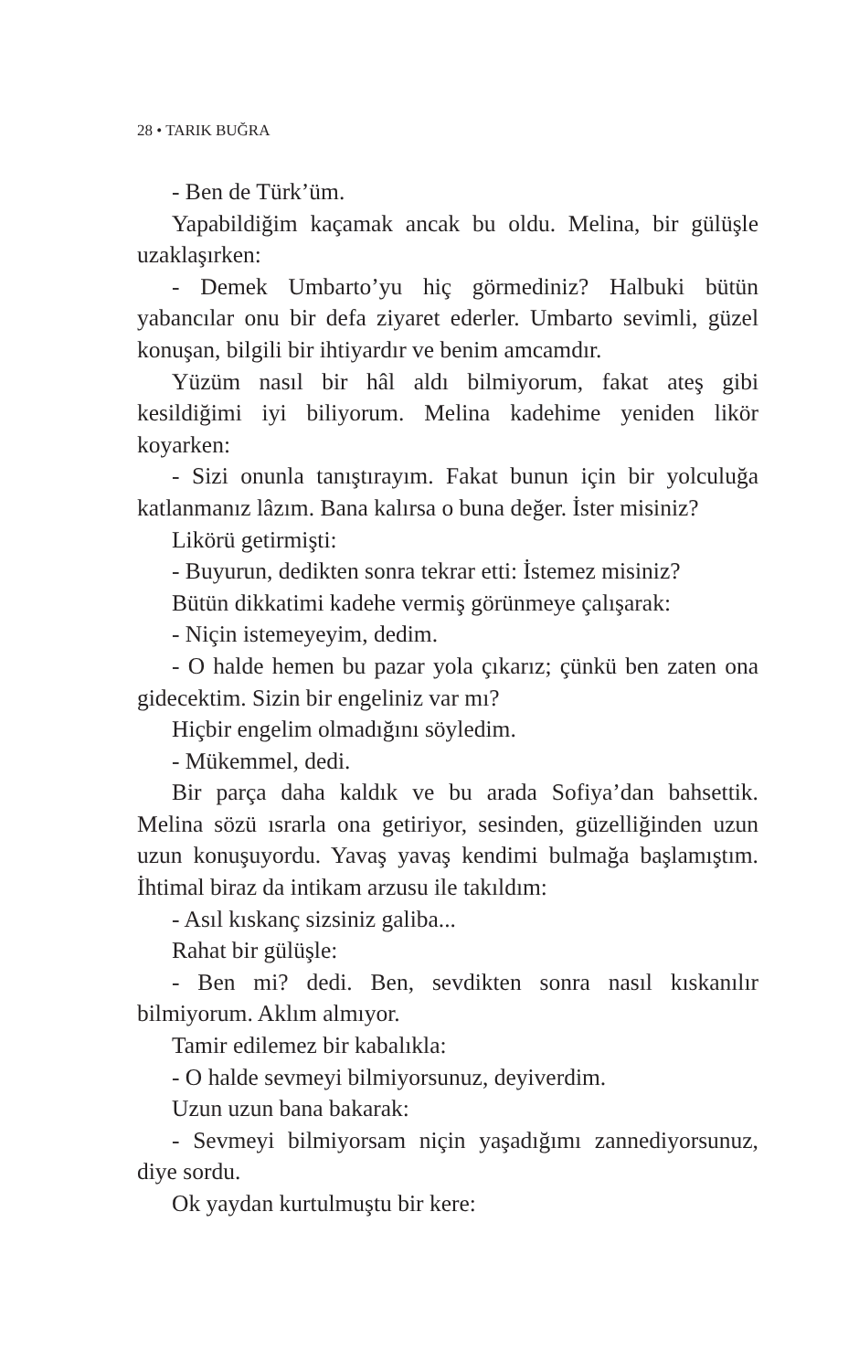28 • TARIK BUĞRA
- Ben de Türk’üm.
Yapabildiğim kaçamak ancak bu oldu. Melina, bir gülüşle uzaklaşırken:
- Demek Umbarto’yu hiç görmediniz? Halbuki bütün yabancılar onu bir defa ziyaret ederler. Umbarto sevimli, güzel konuşan, bilgili bir ihtiyardır ve benim amcamdır.
Yüzüm nasıl bir hâl aldı bilmiyorum, fakat ateş gibi kesildiğimi iyi biliyorum. Melina kadehime yeniden likör koyarken:
- Sizi onunla tanıştırayım. Fakat bunun için bir yolculuğa katlanmanız lâzım. Bana kalırsa o buna değer. İster misiniz?
Likörü getirmişti:
- Buyurun, dedikten sonra tekrar etti: İstemez misiniz?
Bütün dikkatimi kadehe vermiş görünmeye çalışarak:
- Niçin istemeyeyim, dedim.
- O halde hemen bu pazar yola çıkarız; çünkü ben zaten ona gidecektim. Sizin bir engeliniz var mı?
Hiçbir engelim olmadığını söyledim.
- Mükemmel, dedi.
Bir parça daha kaldık ve bu arada Sofiya’dan bahsettik. Melina sözü ısrarla ona getiriyor, sesinden, güzelliğinden uzun uzun konuşuyordu. Yavaş yavaş kendimi bulmağa başlamıştım. İhtimal biraz da intikam arzusu ile takıldım:
- Asıl kıskanç sizsiniz galiba...
Rahat bir gülüşle:
- Ben mi? dedi. Ben, sevdikten sonra nasıl kıskanılır bilmiyorum. Aklım almıyor.
Tamir edilemez bir kabalıkla:
- O halde sevmeyi bilmiyorsunuz, deyiverdim.
Uzun uzun bana bakarak:
- Sevmeyi bilmiyorsam niçin yaşadığımı zannediyorsunuz, diye sordu.
Ok yaydan kurtulmuştu bir kere: